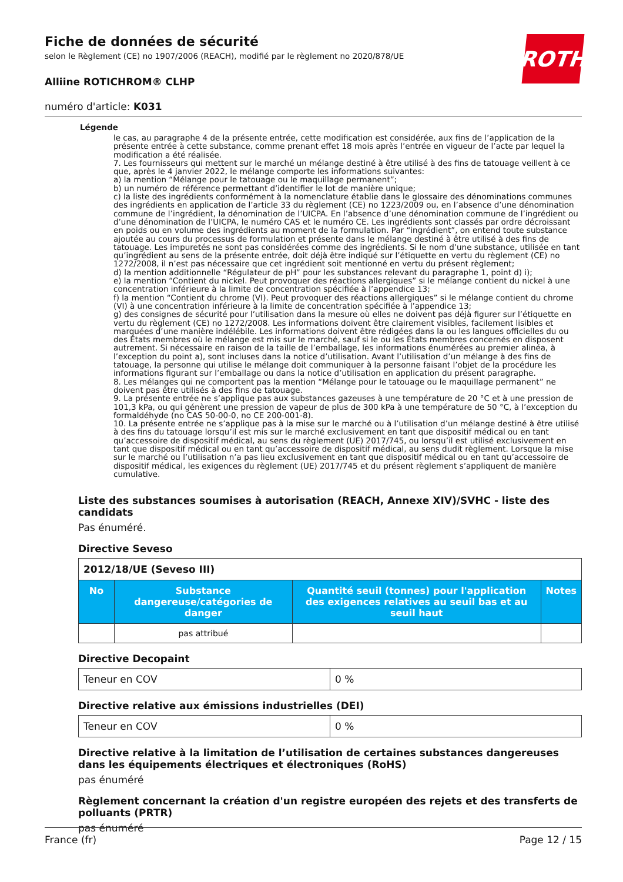Fiche de données de sécurité
selon le Règlement (CE) no 1907/2006 (REACH), modifié par le règlement no 2020/878/UE
ROTH
Alliine ROTICHROM® CLHP
numéro d'article: K031
Légende
le cas, au paragraphe 4 de la présente entrée, cette modification est considérée, aux fins de l’application de la présente entrée à cette substance, comme prenant effet 18 mois après l’entrée en vigueur de l’acte par lequel la modification a été réalisée.
7. Les fournisseurs qui mettent sur le marché un mélange destiné à être utilisé à des fins de tatouage veillent à ce que, après le 4 janvier 2022, le mélange comporte les informations suivantes:
a) la mention “Mélange pour le tatouage ou le maquillage permanent”;
b) un numéro de référence permettant d’identifier le lot de manière unique;
c) la liste des ingrédients conformément à la nomenclature établie dans le glossaire des dénominations communes des ingrédients en application de l’article 33 du règlement (CE) no 1223/2009 ou, en l’absence d’une dénomination commune de l’ingrédient, la dénomination de l’UICPA. En l’absence d’une dénomination commune de l’ingrédient ou d’une dénomination de l’UICPA, le numéro CAS et le numéro CE. Les ingrédients sont classés par ordre décroissant en poids ou en volume des ingrédients au moment de la formulation. Par “ingrédient”, on entend toute substance ajoutée au cours du processus de formulation et présente dans le mélange destiné à être utilisé à des fins de tatouage. Les impuretés ne sont pas considérées comme des ingrédients. Si le nom d’une substance, utilisée en tant qu’ingrédient au sens de la présente entrée, doit déjà être indiqué sur l’étiquette en vertu du règlement (CE) no 1272/2008, il n’est pas nécessaire que cet ingrédient soit mentionné en vertu du présent règlement;
d) la mention additionnelle “Régulateur de pH” pour les substances relevant du paragraphe 1, point d) i);
e) la mention “Contient du nickel. Peut provoquer des réactions allergiques” si le mélange contient du nickel à une concentration inférieure à la limite de concentration spécifiée à l’appendice 13;
f) la mention “Contient du chrome (VI). Peut provoquer des réactions allergiques” si le mélange contient du chrome (VI) à une concentration inférieure à la limite de concentration spécifiée à l’appendice 13;
g) des consignes de sécurité pour l’utilisation dans la mesure où elles ne doivent pas déjà figurer sur l’étiquette en vertu du règlement (CE) no 1272/2008. Les informations doivent être clairement visibles, facilement lisibles et marquées d’une manière indélébile. Les informations doivent être rédigées dans la ou les langues officielles du ou des États membres où le mélange est mis sur le marché, sauf si le ou les États membres concernés en disposent autrement. Si nécessaire en raison de la taille de l’emballage, les informations énumérées au premier alinéa, à l’exception du point a), sont incluses dans la notice d’utilisation. Avant l’utilisation d’un mélange à des fins de tatouage, la personne qui utilise le mélange doit communiquer à la personne faisant l’objet de la procédure les informations figurant sur l’emballage ou dans la notice d’utilisation en application du présent paragraphe.
8. Les mélanges qui ne comportent pas la mention “Mélange pour le tatouage ou le maquillage permanent” ne doivent pas être utilisés à des fins de tatouage.
9. La présente entrée ne s’applique pas aux substances gazeuses à une température de 20 °C et à une pression de 101,3 kPa, ou qui génèrent une pression de vapeur de plus de 300 kPa à une température de 50 °C, à l’exception du formaldéhyde (no CAS 50-00-0, no CE 200-001-8).
10. La présente entrée ne s’applique pas à la mise sur le marché ou à l’utilisation d’un mélange destiné à être utilisé à des fins du tatouage lorsqu’il est mis sur le marché exclusivement en tant que dispositif médical ou en tant qu’accessoire de dispositif médical, au sens du règlement (UE) 2017/745, ou lorsqu’il est utilisé exclusivement en tant que dispositif médical ou en tant qu’accessoire de dispositif médical, au sens dudit règlement. Lorsque la mise sur le marché ou l’utilisation n’a pas lieu exclusivement en tant que dispositif médical ou en tant qu’accessoire de dispositif médical, les exigences du règlement (UE) 2017/745 et du présent règlement s’appliquent de manière cumulative.
Liste des substances soumises à autorisation (REACH, Annexe XIV)/SVHC - liste des candidats
Pas énuméré.
Directive Seveso
| 2012/18/UE (Seveso III) | | | |
| No | Substance dangereuse/catégories de danger | Quantité seuil (tonnes) pour l'application des exigences relatives au seuil bas et au seuil haut | Notes |
| | pas attribué | | |
Directive Decopaint
| Teneur en COV | 0 % |
Directive relative aux émissions industrielles (DEI)
| Teneur en COV | 0 % |
Directive relative à la limitation de l’utilisation de certaines substances dangereuses dans les équipements électriques et électroniques (RoHS)
pas énuméré
Règlement concernant la création d'un registre européen des rejets et des transferts de polluants (PRTR)
pas énuméré
France (fr) Page 12 / 15